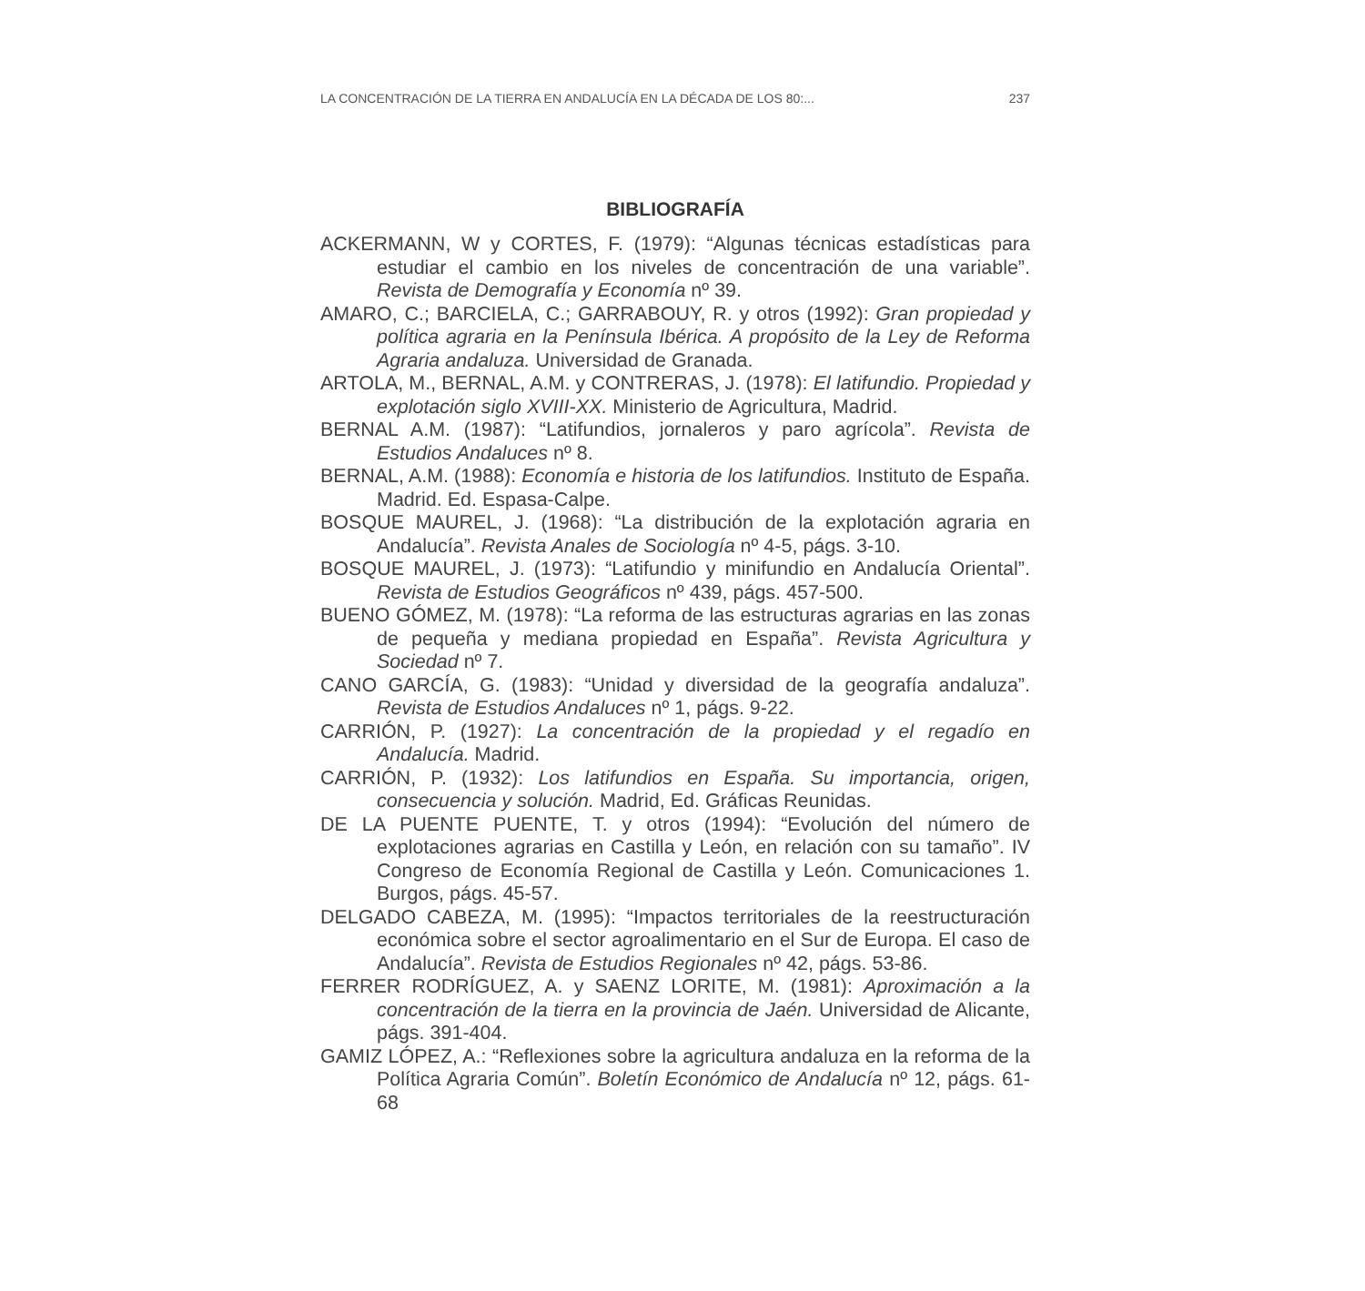LA CONCENTRACIÓN DE LA TIERRA EN ANDALUCÍA EN LA DÉCADA DE LOS 80:... 237
BIBLIOGRAFÍA
ACKERMANN, W y CORTES, F. (1979): “Algunas técnicas estadísticas para estudiar el cambio en los niveles de concentración de una variable”. Revista de Demografía y Economía nº 39.
AMARO, C.; BARCIELA, C.; GARRABOUY, R. y otros (1992): Gran propiedad y política agraria en la Península Ibérica. A propósito de la Ley de Reforma Agraria andaluza. Universidad de Granada.
ARTOLA, M., BERNAL, A.M. y CONTRERAS, J. (1978): El latifundio. Propiedad y explotación siglo XVIII-XX. Ministerio de Agricultura, Madrid.
BERNAL A.M. (1987): “Latifundios, jornaleros y paro agrícola”. Revista de Estudios Andaluces nº 8.
BERNAL, A.M. (1988): Economía e historia de los latifundios. Instituto de España. Madrid. Ed. Espasa-Calpe.
BOSQUE MAUREL, J. (1968): “La distribución de la explotación agraria en Andalucía”. Revista Anales de Sociología nº 4-5, págs. 3-10.
BOSQUE MAUREL, J. (1973): “Latifundio y minifundio en Andalucía Oriental”. Revista de Estudios Geográficos nº 439, págs. 457-500.
BUENO GÓMEZ, M. (1978): “La reforma de las estructuras agrarias en las zonas de pequeña y mediana propiedad en España”. Revista Agricultura y Sociedad nº 7.
CANO GARCÍA, G. (1983): “Unidad y diversidad de la geografía andaluza”. Revista de Estudios Andaluces nº 1, págs. 9-22.
CARRIÓN, P. (1927): La concentración de la propiedad y el regadío en Andalucía. Madrid.
CARRIÓN, P. (1932): Los latifundios en España. Su importancia, origen, consecuencia y solución. Madrid, Ed. Gráficas Reunidas.
DE LA PUENTE PUENTE, T. y otros (1994): “Evolución del número de explotaciones agrarias en Castilla y León, en relación con su tamaño”. IV Congreso de Economía Regional de Castilla y León. Comunicaciones 1. Burgos, págs. 45-57.
DELGADO CABEZA, M. (1995): “Impactos territoriales de la reestructuración económica sobre el sector agroalimentario en el Sur de Europa. El caso de Andalucía”. Revista de Estudios Regionales nº 42, págs. 53-86.
FERRER RODRÍGUEZ, A. y SAENZ LORITE, M. (1981): Aproximación a la concentración de la tierra en la provincia de Jaén. Universidad de Alicante, págs. 391-404.
GAMIZ LÓPEZ, A.: “Reflexiones sobre la agricultura andaluza en la reforma de la Política Agraria Común”. Boletín Económico de Andalucía nº 12, págs. 61-68